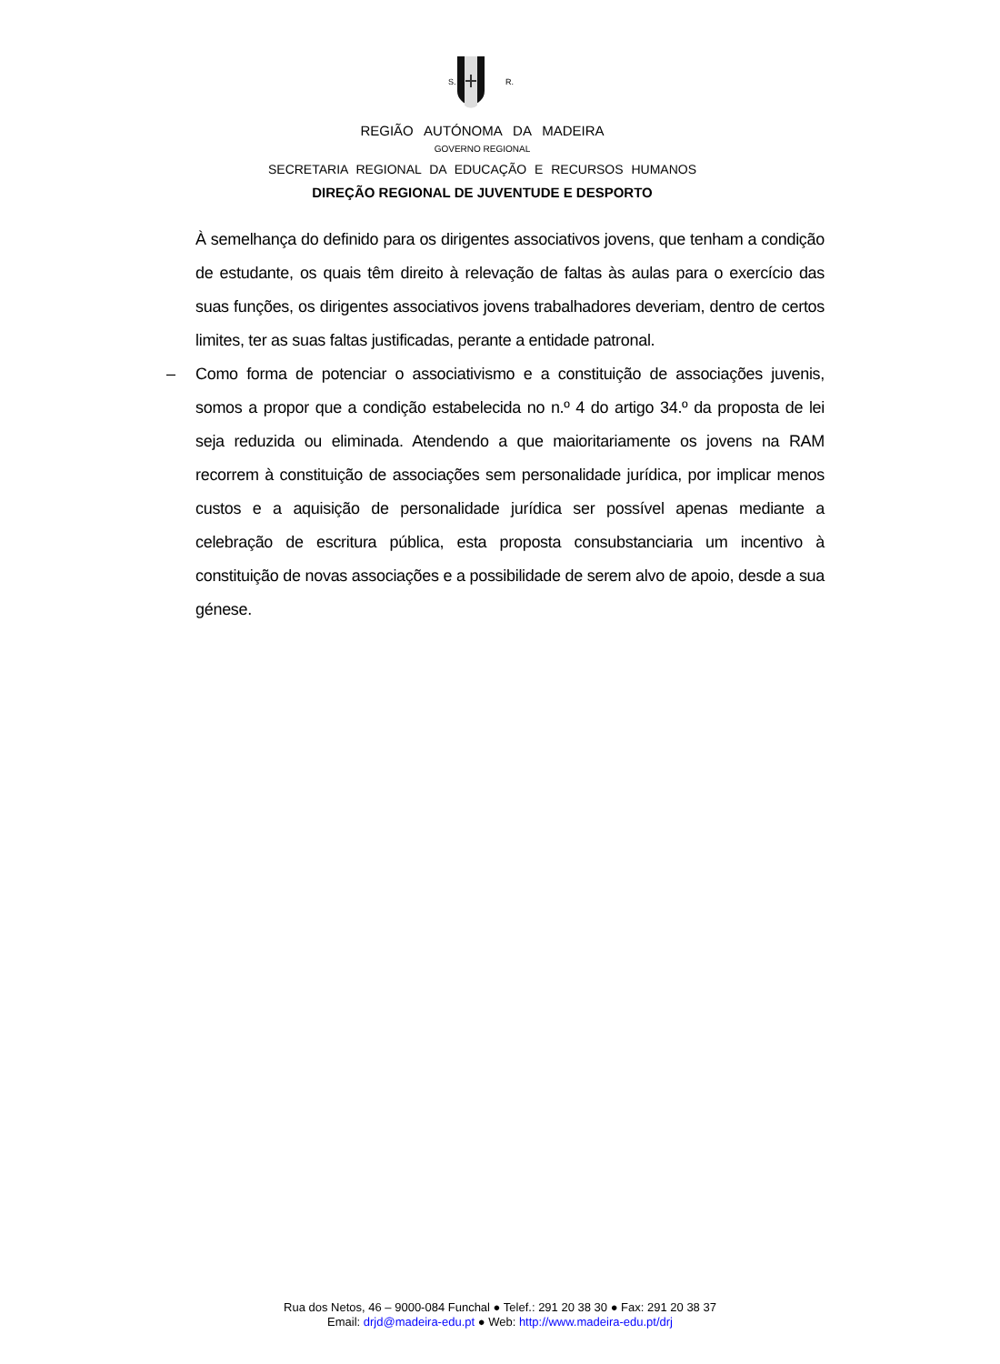S.
R.
REGIÃO AUTÓNOMA DA MADEIRA
GOVERNO REGIONAL
SECRETARIA REGIONAL DA EDUCAÇÃO E RECURSOS HUMANOS
DIREÇÃO REGIONAL DE JUVENTUDE E DESPORTO
À semelhança do definido para os dirigentes associativos jovens, que tenham a condição de estudante, os quais têm direito à relevação de faltas às aulas para o exercício das suas funções, os dirigentes associativos jovens trabalhadores deveriam, dentro de certos limites, ter as suas faltas justificadas, perante a entidade patronal.
– Como forma de potenciar o associativismo e a constituição de associações juvenis, somos a propor que a condição estabelecida no n.º 4 do artigo 34.º da proposta de lei seja reduzida ou eliminada. Atendendo a que maioritariamente os jovens na RAM recorrem à constituição de associações sem personalidade jurídica, por implicar menos custos e a aquisição de personalidade jurídica ser possível apenas mediante a celebração de escritura pública, esta proposta consubstanciaria um incentivo à constituição de novas associações e a possibilidade de serem alvo de apoio, desde a sua génese.
Rua dos Netos, 46 – 9000-084 Funchal ● Telef.: 291 20 38 30 ● Fax: 291 20 38 37
Email: drjd@madeira-edu.pt ● Web: http://www.madeira-edu.pt/drj